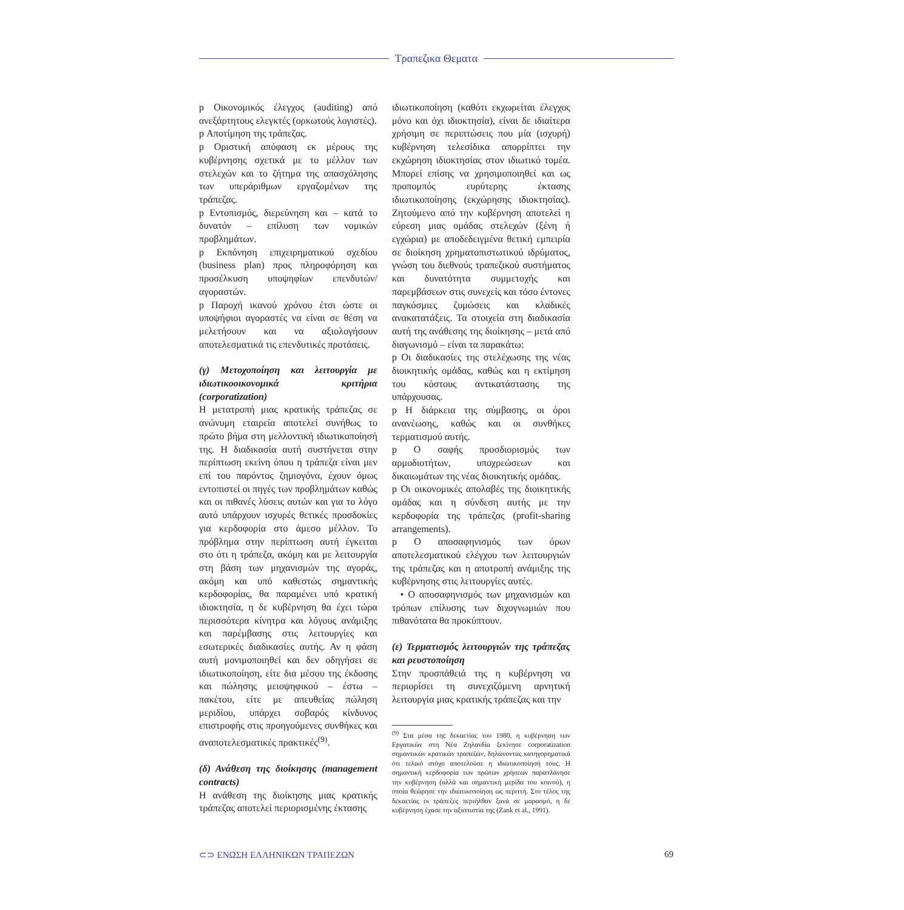Τραπεζικα Θεματα
p Οικονομικός έλεγχος (auditing) από ανεξάρτητους ελεγκτές (ορκωτούς λογιστές).
p Αποτίμηση της τράπεζας.
p Οριστική απόφαση εκ μέρους της κυβέρνησης σχετικά με το μέλλον των στελεχών και το ζήτημα της απασχόλησης των υπεράριθμων εργαζομένων της τράπεζας.
p Εντοπισμός, διερεύνηση και – κατά το δυνατόν – επίλυση των νομικών προβλημάτων.
p Εκπόνηση επιχειρηματικού σχεδίου (business plan) προς πληροφόρηση και προσέλκυση υποψηφίων επενδυτών/αγοραστών.
p Παροχή ικανού χρόνου έτσι ώστε οι υποψήφιοι αγοραστές να είναι σε θέση να μελετήσουν και να αξιολογήσουν αποτελεσματικά τις επενδυτικές προτάσεις.
(γ) Μετοχοποίηση και λειτουργία με ιδιωτικοοικονομικά κριτήρια (corporatization)
Η μετατροπή μιας κρατικής τράπεζας σε ανώνυμη εταιρεία αποτελεί συνήθως το πρώτο βήμα στη μελλοντική ιδιωτικοποίησή της. Η διαδικασία αυτή συστήνεται στην περίπτωση εκείνη όπου η τράπεζα είναι μεν επί του παρόντος ζημιογόνα, έχουν όμως εντοπιστεί οι πηγές των προβλημάτων καθώς και οι πιθανές λύσεις αυτών και για το λόγο αυτό υπάρχουν ισχυρές θετικές προσδοκίες για κερδοφορία στο άμεσο μέλλον. Το πρόβλημα στην περίπτωση αυτή έγκειται στο ότι η τράπεζα, ακόμη και με λειτουργία στη βάση των μηχανισμών της αγοράς, ακόμη και υπό καθεστώς σημαντικής κερδοφορίας, θα παραμένει υπό κρατική ιδιοκτησία, η δε κυβέρνηση θα έχει τώρα περισσότερα κίνητρα και λόγους ανάμιξης και παρέμβασης στις λειτουργίες και εσωτερικές διαδικασίες αυτής. Αν η φάση αυτή μονιμοποιηθεί και δεν οδηγήσει σε ιδιωτικοποίηση, είτε δια μέσου της έκδοσης και πώλησης μειοψηφικού – έστω – πακέτου, είτε με απευθείας πώληση μεριδίου, υπάρχει σοβαρός κίνδυνος επιστροφής στις προηγούμενες συνθήκες και αναποτελεσματικές πρακτικές<sup>(9)</sup>.
(δ) Ανάθεση της διοίκησης (management contracts)
Η ανάθεση της διοίκησης μιας κρατικής τράπεζας αποτελεί περιορισμένης έκτασης
ιδιωτικοποίηση (καθότι εκχωρείται έλεγχος μόνο και όχι ιδιοκτησία), είναι δε ιδιαίτερα χρήσιμη σε περιπτώσεις που μία (ισχυρή) κυβέρνηση τελεσίδικα απορρίπτει την εκχώρηση ιδιοκτησίας στον ιδιωτικό τομέα. Μπορεί επίσης να χρησιμοποιηθεί και ως προπομπός ευρύτερης έκτασης ιδιωτικοποίησης (εκχώρησης ιδιοκτησίας). Ζητούμενο από την κυβέρνηση αποτελεί η εύρεση μιας ομάδας στελεχών (ξένη ή εγχώρια) με αποδεδειγμένα θετική εμπειρία σε διοίκηση χρηματοπιστωτικού ιδρύματος, γνώση του διεθνούς τραπεζικού συστήματος και δυνατότητα συμμετοχής και παρεμβάσεων στις συνεχείς και τόσο έντονες παγκόσμιες ζυμώσεις και κλαδικές ανακατατάξεις. Τα στοιχεία στη διαδικασία αυτή της ανάθεσης της διοίκησης – μετά από διαγωνισμό – είναι τα παρακάτω:
p Οι διαδικασίες της στελέχωσης της νέας διοικητικής ομάδας, καθώς και η εκτίμηση του κόστους αντικατάστασης της υπάρχουσας.
p Η διάρκεια της σύμβασης, οι όροι ανανέωσης, καθώς και οι συνθήκες τερματισμού αυτής.
p Ο σαφής προσδιορισμός των αρμοδιοτήτων, υποχρεώσεων και δικαιωμάτων της νέας διοικητικής ομάδας.
p Οι οικονομικές απολαβές της διοικητικής ομάδας και η σύνδεση αυτής με την κερδοφορία της τράπεζας (profit-sharing arrangements).
p Ο αποσαφηνισμός των όρων αποτελεσματικού ελέγχου των λειτουργιών της τράπεζας και η αποτροπή ανάμιξης της κυβέρνησης στις λειτουργίες αυτές.
• Ο αποσαφηνισμός των μηχανισμών και τρόπων επίλυσης των διχογνωμιών που πιθανότατα θα προκύπτουν.
(ε) Τερματισμός λειτουργιών της τράπεζας και ρευστοποίηση
Στην προσπάθειά της η κυβέρνηση να περιορίσει τη συνεχιζόμενη αρνητική λειτουργία μιας κρατικής τράπεζας και την
<sup>(9)</sup> Στα μέσα της δεκαετίας του 1980, η κυβέρνηση των Εργατικών στη Νέα Ζηλανδία ξεκίνησε corporatization σημαντικών κρατικών τραπεζών, δηλώνοντας κατηγορηματικά ότι τελικό στόχο αποτελούσε η ιδιωτικοποίησή τους. Η σημαντική κερδοφορία των πρώτων χρήσεων παραπλάνησε την κυβέρνηση (αλλά και σημαντική μερίδα του κοινού), η οποία θεώρησε την ιδιωτικοποίηση ως περιττή. Στο τέλος της δεκαετίας οι τράπεζες περιήλθαν ξανά σε μαρασμό, η δε κυβέρνηση έχασε την αξιοπιστία της (Zank et al., 1991).
⊂⊃ ΕΝΩΣΗ ΕΛΛΗΝΙΚΩΝ ΤΡΑΠΕΖΩΝ 69